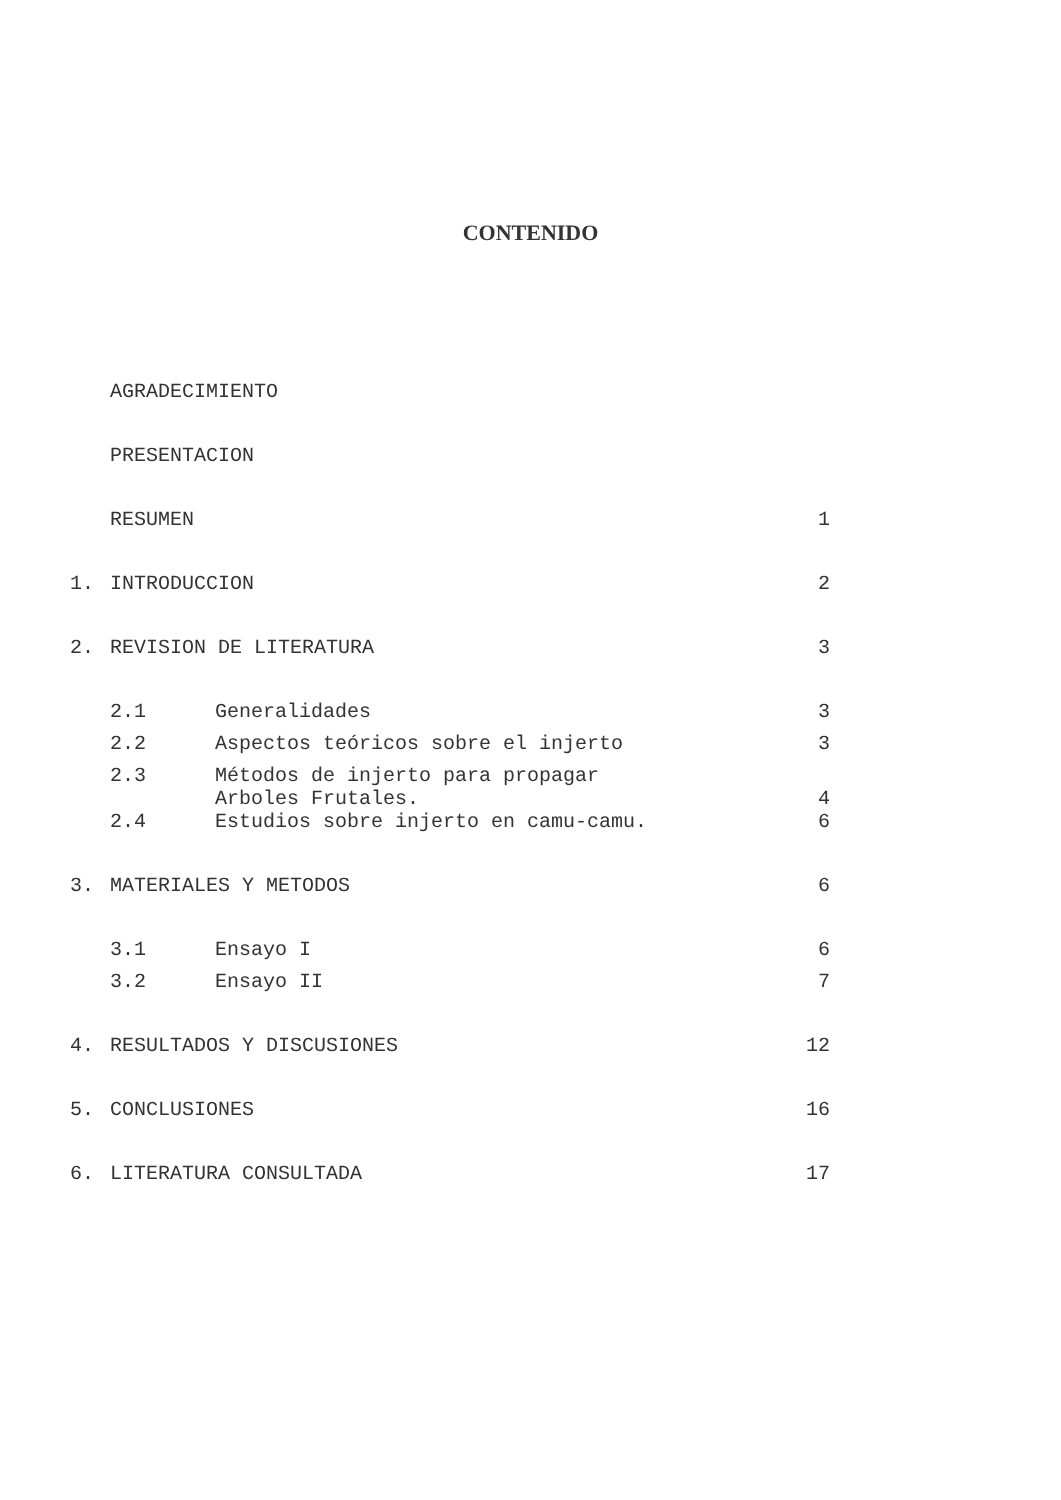CONTENIDO
| | AGRADECIMIENTO | | |
| | PRESENTACION | | |
| | RESUMEN | | 1 |
| 1. | INTRODUCCION | | 2 |
| 2. | REVISION DE LITERATURA | | 3 |
| | 2.1 | Generalidades | 3 |
| | 2.2 | Aspectos teóricos sobre el injerto | 3 |
| | 2.3 | Métodos de injerto para propagar Arboles Frutales. | 4 |
| | 2.4 | Estudios sobre injerto en camu-camu. | 6 |
| 3. | MATERIALES Y METODOS | | 6 |
| | 3.1 | Ensayo I | 6 |
| | 3.2 | Ensayo II | 7 |
| 4. | RESULTADOS Y DISCUSIONES | | 12 |
| 5. | CONCLUSIONES | | 16 |
| 6. | LITERATURA CONSULTADA | | 17 |